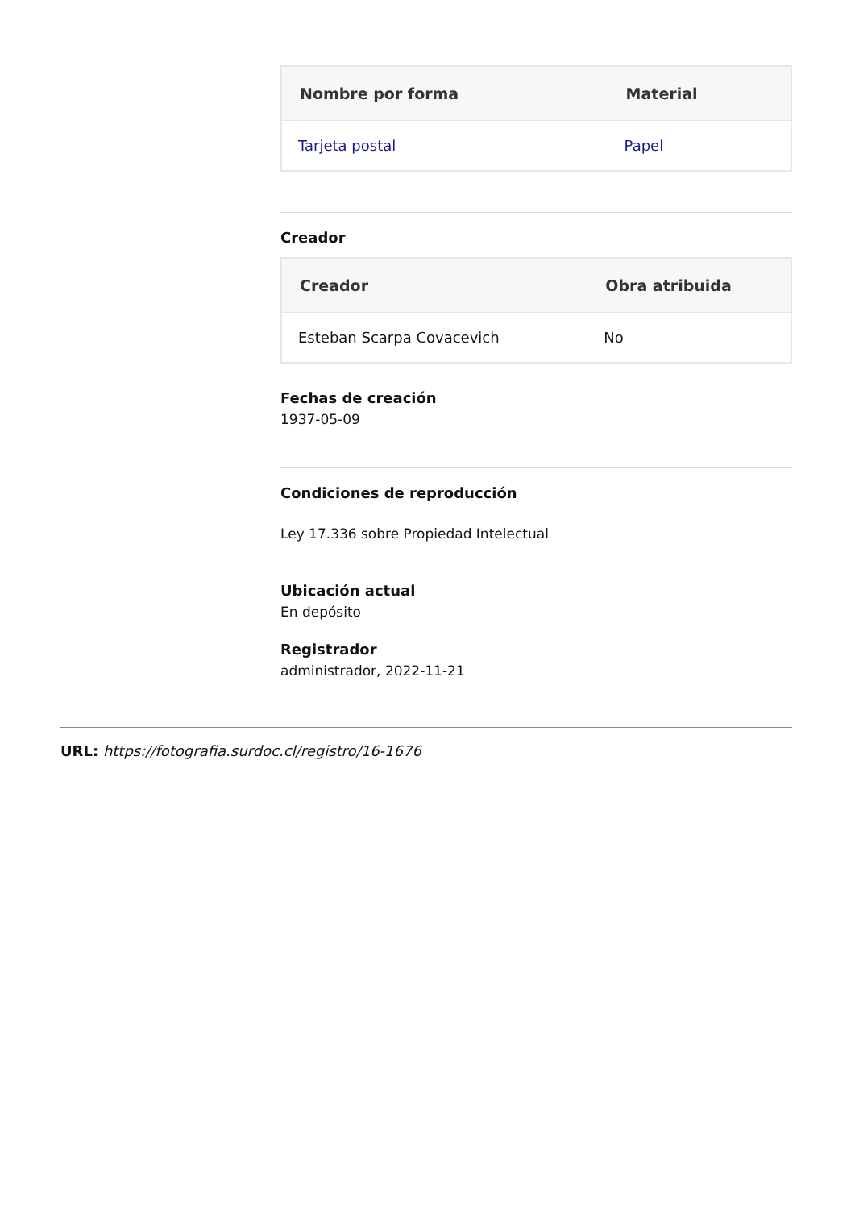| Nombre por forma | Material |
| --- | --- |
| Tarjeta postal | Papel |
Creador
| Creador | Obra atribuida |
| --- | --- |
| Esteban Scarpa Covacevich | No |
Fechas de creación
1937-05-09
Condiciones de reproducción
Ley 17.336 sobre Propiedad Intelectual
Ubicación actual
En depósito
Registrador
administrador, 2022-11-21
URL: https://fotografia.surdoc.cl/registro/16-1676